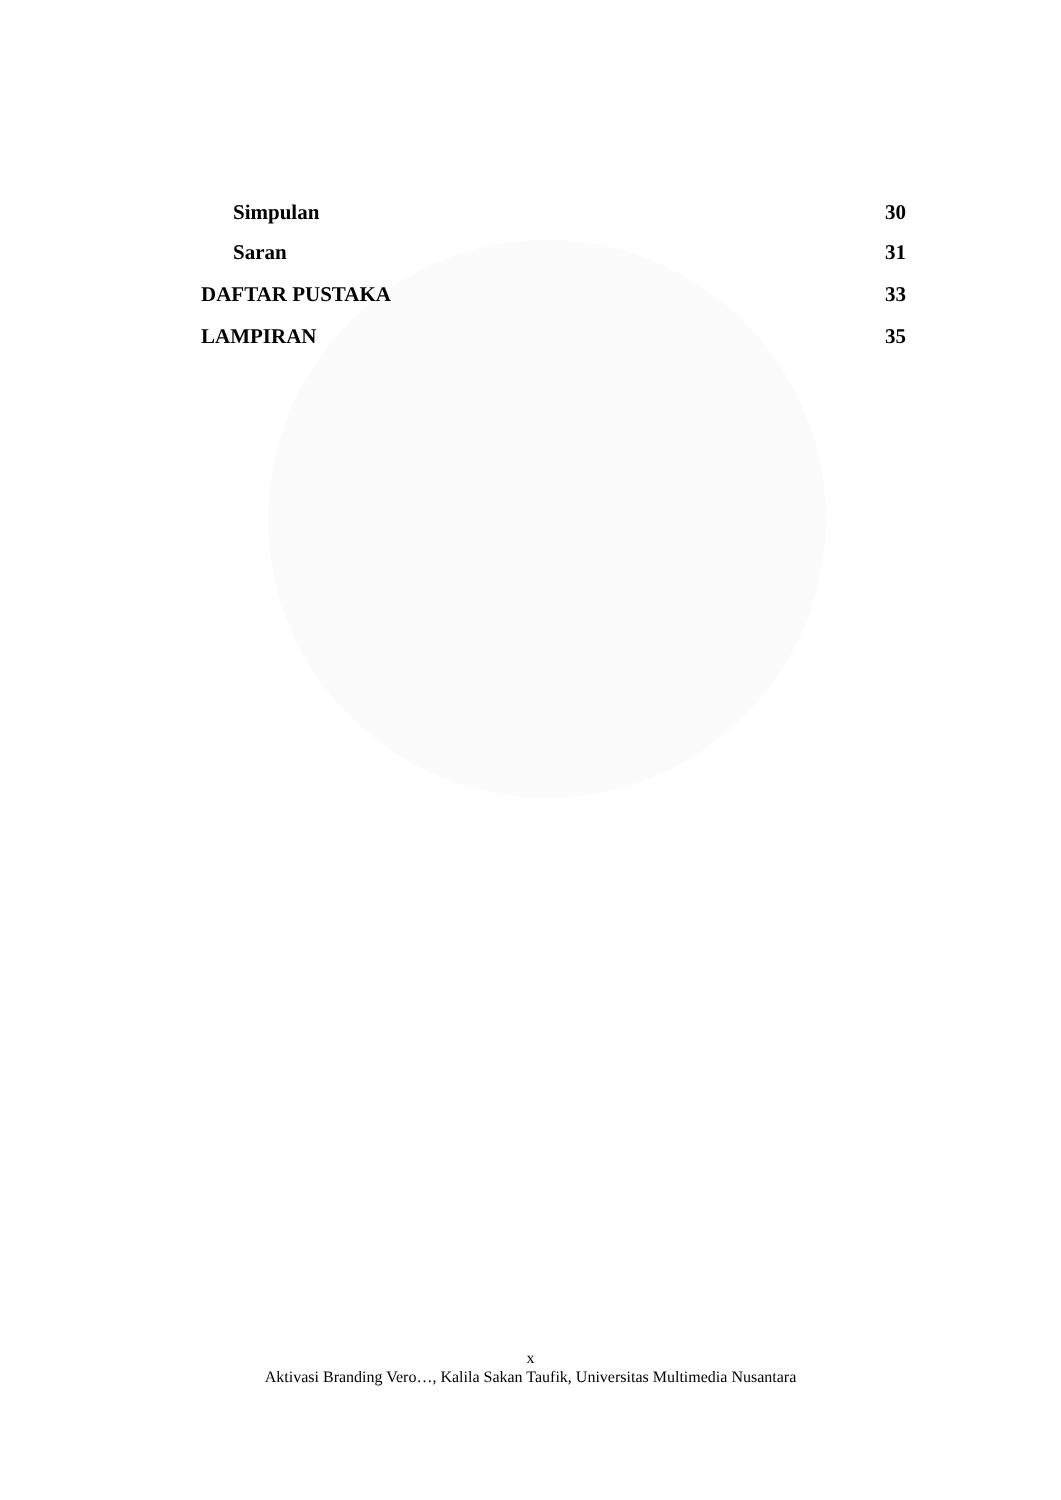Simpulan 30
Saran 31
DAFTAR PUSTAKA 33
LAMPIRAN 35
x
Aktivasi Branding Vero…, Kalila Sakan Taufik, Universitas Multimedia Nusantara